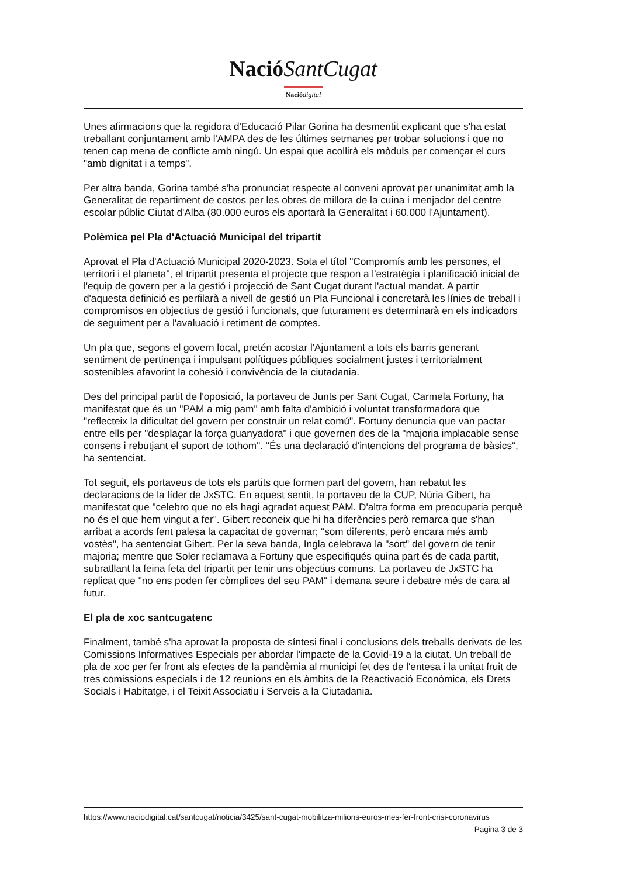Nació SantCugat
Nació digital
Unes afirmacions que la regidora d'Educació Pilar Gorina ha desmentit explicant que s'ha estat treballant conjuntament amb l'AMPA des de les últimes setmanes per trobar solucions i que no tenen cap mena de conflicte amb ningú. Un espai que acollirà els mòduls per començar el curs "amb dignitat i a temps".
Per altra banda, Gorina també s'ha pronunciat respecte al conveni aprovat per unanimitat amb la Generalitat de repartiment de costos per les obres de millora de la cuina i menjador del centre escolar públic Ciutat d'Alba (80.000 euros els aportarà la Generalitat i 60.000 l'Ajuntament).
Polèmica pel Pla d'Actuació Municipal del tripartit
Aprovat el Pla d'Actuació Municipal 2020-2023. Sota el títol "Compromís amb les persones, el territori i el planeta", el tripartit presenta el projecte que respon a l'estratègia i planificació inicial de l'equip de govern per a la gestió i projecció de Sant Cugat durant l'actual mandat. A partir d'aquesta definició es perfilarà a nivell de gestió un Pla Funcional i concretarà les línies de treball i compromisos en objectius de gestió i funcionals, que futurament es determinarà en els indicadors de seguiment per a l'avaluació i retiment de comptes.
Un pla que, segons el govern local, pretén acostar l'Ajuntament a tots els barris generant sentiment de pertinença i impulsant polítiques públiques socialment justes i territorialment sostenibles afavorint la cohesió i convivència de la ciutadania.
Des del principal partit de l'oposició, la portaveu de Junts per Sant Cugat, Carmela Fortuny, ha manifestat que és un "PAM a mig pam" amb falta d'ambició i voluntat transformadora que "reflecteix la dificultat del govern per construir un relat comú". Fortuny denuncia que van pactar entre ells per "desplaçar la força guanyadora" i que governen des de la "majoria implacable sense consens i rebutjant el suport de tothom". "És una declaració d'intencions del programa de bàsics", ha sentenciat.
Tot seguit, els portaveus de tots els partits que formen part del govern, han rebatut les declaracions de la líder de JxSTC. En aquest sentit, la portaveu de la CUP, Núria Gibert, ha manifestat que "celebro que no els hagi agradat aquest PAM. D'altra forma em preocuparia perquè no és el que hem vingut a fer". Gibert reconeix que hi ha diferències però remarca que s'han arribat a acords fent palesa la capacitat de governar; "som diferents, però encara més amb vostès", ha sentenciat Gibert. Per la seva banda, Ingla celebrava la "sort" del govern de tenir majoria; mentre que Soler reclamava a Fortuny que especifiqués quina part és de cada partit, subratllant la feina feta del tripartit per tenir uns objectius comuns. La portaveu de JxSTC ha replicat que "no ens poden fer còmplices del seu PAM" i demana seure i debatre més de cara al futur.
El pla de xoc santcugatenc
Finalment, també s'ha aprovat la proposta de síntesi final i conclusions dels treballs derivats de les Comissions Informatives Especials per abordar l'impacte de la Covid-19 a la ciutat. Un treball de pla de xoc per fer front als efectes de la pandèmia al municipi fet des de l'entesa i la unitat fruit de tres comissions especials i de 12 reunions en els àmbits de la Reactivació Econòmica, els Drets Socials i Habitatge, i el Teixit Associatiu i Serveis a la Ciutadania.
https://www.naciodigital.cat/santcugat/noticia/3425/sant-cugat-mobilitza-milions-euros-mes-fer-front-crisi-coronavirus
Pagina 3 de 3